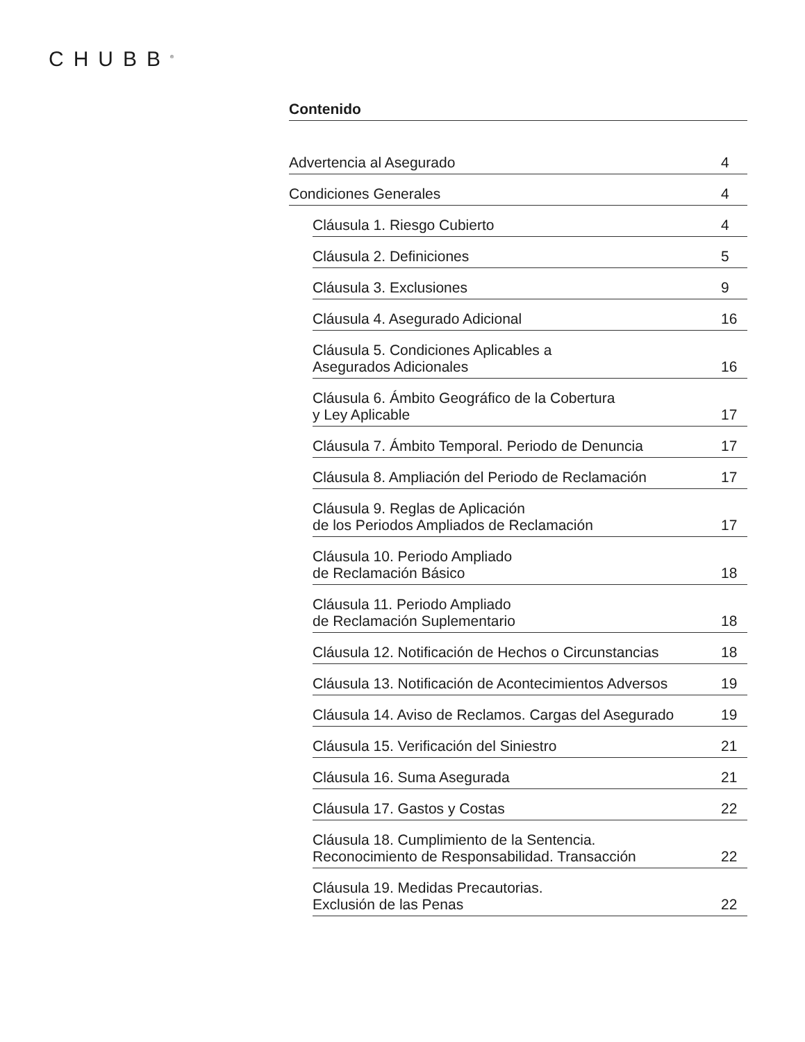CHUBB<sup>®</sup>
Contenido
Advertencia al Asegurado 4
Condiciones Generales 4
Cláusula 1. Riesgo Cubierto 4
Cláusula 2. Definiciones 5
Cláusula 3. Exclusiones 9
Cláusula 4. Asegurado Adicional 16
Cláusula 5. Condiciones Aplicables a
Asegurados Adicionales 16
Cláusula 6. Ámbito Geográfico de la Cobertura
y Ley Aplicable 17
Cláusula 7. Ámbito Temporal. Periodo de Denuncia 17
Cláusula 8. Ampliación del Periodo de Reclamación 17
Cláusula 9. Reglas de Aplicación
de los Periodos Ampliados de Reclamación 17
Cláusula 10. Periodo Ampliado
de Reclamación Básico 18
Cláusula 11. Periodo Ampliado
de Reclamación Suplementario 18
Cláusula 12. Notificación de Hechos o Circunstancias 18
Cláusula 13. Notificación de Acontecimientos Adversos 19
Cláusula 14. Aviso de Reclamos. Cargas del Asegurado 19
Cláusula 15. Verificación del Siniestro 21
Cláusula 16. Suma Asegurada 21
Cláusula 17. Gastos y Costas 22
Cláusula 18. Cumplimiento de la Sentencia.
Reconocimiento de Responsabilidad. Transacción 22
Cláusula 19. Medidas Precautorias.
Exclusión de las Penas 22